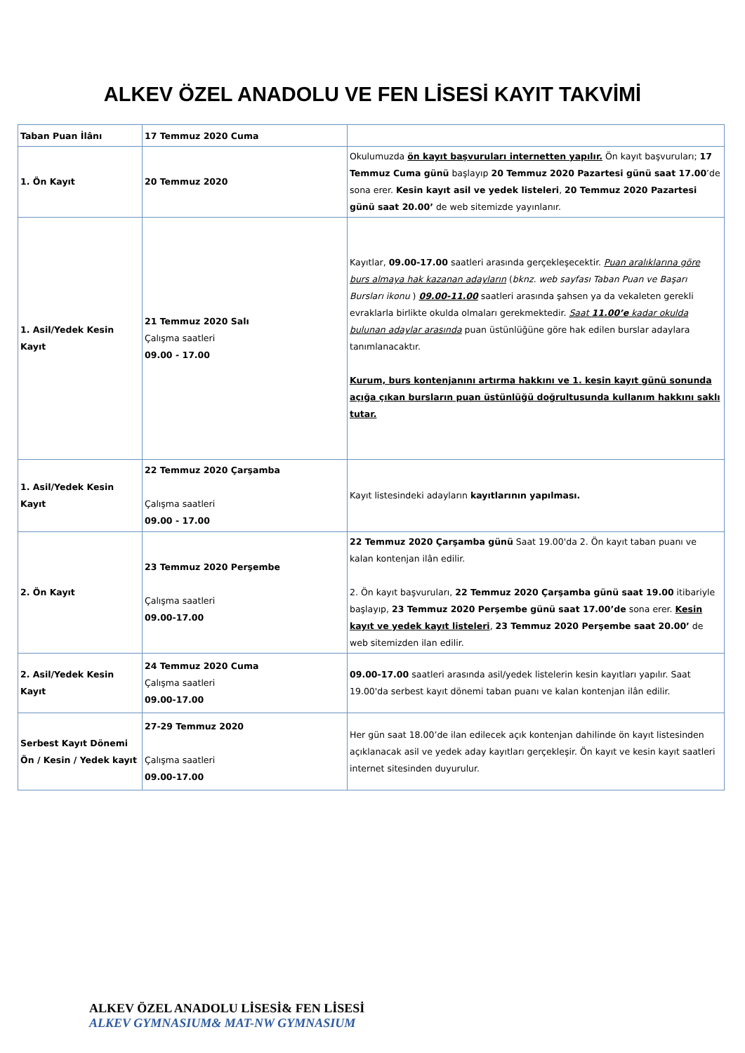ALKEV ÖZEL ANADOLU VE FEN LİSESİ KAYIT TAKVİMİ
| Taban Puan İlânı | 17 Temmuz 2020 Cuma | |
| 1. Ön Kayıt | 20 Temmuz 2020 | Okulumuzda ön kayıt başvuruları internetten yapılır. Ön kayıt başvuruları; 17 Temmuz Cuma günü başlayıp 20 Temmuz 2020 Pazartesi günü saat 17.00 ’de sona erer. Kesin kayıt asil ve yedek listeleri , 20 Temmuz 2020 Pazartesi günü saat 20.00’ de web sitemizde yayınlanır. |
| 1. Asil/Yedek Kesin Kayıt | 21 Temmuz 2020 Salı Çalışma saatleri 09.00 - 17.00 | Kayıtlar, 09.00-17.00 saatleri arasında gerçekleşecektir. Puan aralıklarına göre burs almaya hak kazanan adayların ( bknz. web sayfası Taban Puan ve Başarı Bursları ikonu ) 09.00-11.00 saatleri arasında şahsen ya da vekaleten gerekli evraklarla birlikte okulda olmaları gerekmektedir. Saat 11.00’e kadar okulda bulunan adaylar arasında puan üstünlüğüne göre hak edilen burslar adaylara tanımlanacaktır. Kurum, burs kontenjanını artırma hakkını ve 1. kesin kayıt günü sonunda açığa çıkan bursların puan üstünlüğü doğrultusunda kullanım hakkını saklı tutar. |
| 1. Asil/Yedek Kesin Kayıt | 22 Temmuz 2020 Çarşamba Çalışma saatleri 09.00 - 17.00 | Kayıt listesindeki adayların kayıtlarının yapılması. |
| 2. Ön Kayıt | 23 Temmuz 2020 Perşembe Çalışma saatleri 09.00-17.00 | 22 Temmuz 2020 Çarşamba günü Saat 19.00'da 2. Ön kayıt taban puanı ve kalan kontenjan ilân edilir. 2. Ön kayıt başvuruları, 22 Temmuz 2020 Çarşamba günü saat 19.00 itibariyle başlayıp, 23 Temmuz 2020 Perşembe günü saat 17.00’de sona erer. Kesin kayıt ve yedek kayıt listeleri , 23 Temmuz 2020 Perşembe saat 20.00’ de web sitemizden ilan edilir. |
| 2. Asil/Yedek Kesin Kayıt | 24 Temmuz 2020 Cuma Çalışma saatleri 09.00-17.00 | 09.00-17.00 saatleri arasında asil/yedek listelerin kesin kayıtları yapılır. Saat 19.00'da serbest kayıt dönemi taban puanı ve kalan kontenjan ilân edilir. |
| Serbest Kayıt Dönemi Ön / Kesin / Yedek kayıt | 27-29 Temmuz 2020 Çalışma saatleri 09.00-17.00 | Her gün saat 18.00’de ilan edilecek açık kontenjan dahilinde ön kayıt listesinden açıklanacak asil ve yedek aday kayıtları gerçekleşir. Ön kayıt ve kesin kayıt saatleri internet sitesinden duyurulur. |
ALKEV ÖZEL ANADOLU LİSESİ& FEN LİSESİ
ALKEV GYMNASIUM& MAT-NW GYMNASIUM